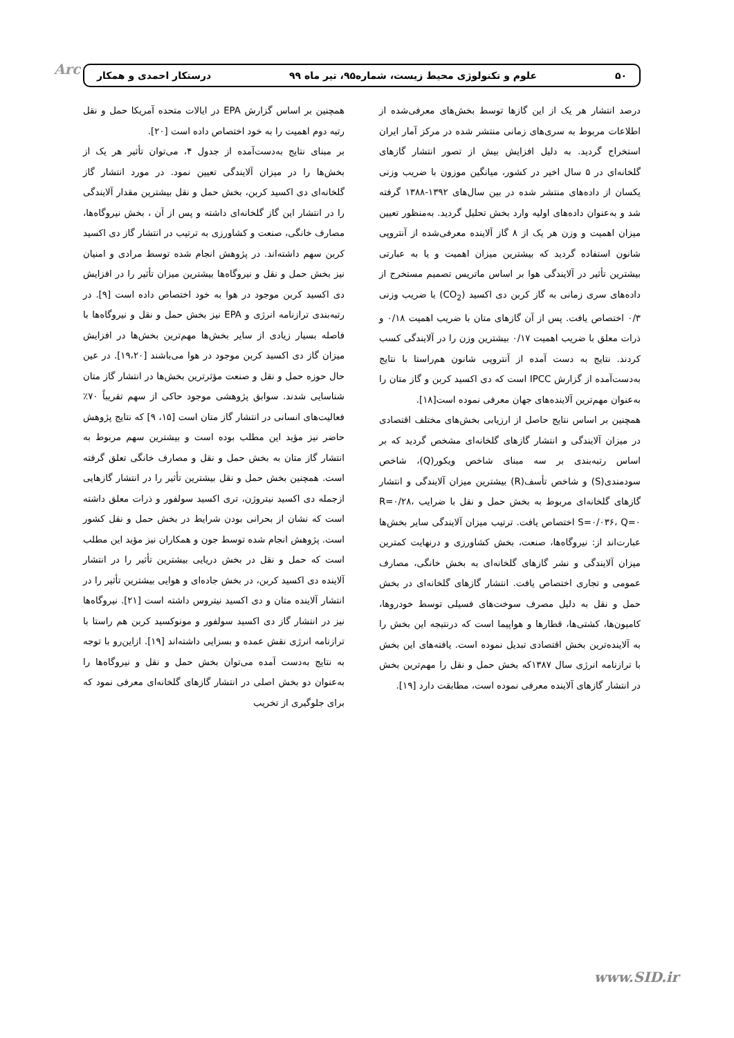Arc ۵۰ علوم و تکنولوژی محیط زیست، شماره۹۵، تیر ماه ۹۹ درستکار احمدی و همکار
درصد انتشار هر یک از این گازها توسط بخش‌های معرفی‌شده از اطلاعات مربوط به سری‌های زمانی منتشر شده در مرکز آمار ایران استخراج گردید. به دلیل افزایش بیش از تصور انتشار گازهای گلخانه‌ای در ۵ سال اخیر در کشور، میانگین موزون با ضریب وزنی یکسان از داده‌های منتشر شده در بین سال‌های ۱۳۹۲-۱۳۸۸ گرفته شد و به‌عنوان داده‌های اولیه وارد بخش تحلیل گردید. به‌منظور تعیین میزان اهمیت و وزن هر یک از ۸ گاز آلاینده معرفی‌شده از آنتروپی شانون استفاده گردید که بیشترین میزان اهمیت و یا به عبارتی بیشترین تأثیر در آلایندگی هوا بر اساس ماتریس تصمیم مستخرج از داده‌های سری زمانی به گاز کربن دی اکسید (CO<sub>2</sub>) با ضریب وزنی ۰/۳ اختصاص یافت. پس از آن گازهای متان با ضریب اهمیت ۰/۱۸ و ذرات معلق با ضریب اهمیت ۰/۱۷ بیشترین وزن را در آلایندگی کسب کردند. نتایج به دست آمده از آنتروپی شانون هم‌راستا با نتایج به‌دست‌آمده از گزارش IPCC است که دی اکسید کربن و گاز متان را به‌عنوان مهم‌ترین آلاینده‌های جهان معرفی نموده است[۱۸].
همچنین بر اساس نتایج حاصل از ارزیابی بخش‌های مختلف اقتصادی در میزان آلایندگی و انتشار گازهای گلخانه‌ای مشخص گردید که بر اساس رتبه‌بندی بر سه مبنای شاخص ویکور(Q)، شاخص سودمندی(S) و شاخص تأسف(R) بیشترین میزان آلایندگی و انتشار گازهای گلخانه‌ای مربوط به بخش حمل و نقل با ضرایب R=۰/۲۸، S=۰/۰۳۶، Q=۰ اختصاص یافت. ترتیب میزان آلایندگی سایر بخش‌ها عبارت‌اند از: نیروگاه‌ها، صنعت، بخش کشاورزی و درنهایت کمترین میزان آلایندگی و نشر گازهای گلخانه‌ای به بخش خانگی، مصارف عمومی و تجاری اختصاص یافت. انتشار گازهای گلخانه‌ای در بخش حمل و نقل به دلیل مصرف سوخت‌های فسیلی توسط خودروها، کامیون‌ها، کشتی‌ها، قطارها و هواپیما است که درنتیجه این بخش را به آلاینده‌ترین بخش اقتصادی تبدیل نموده است. یافته‌های این بخش با ترازنامه انرژی سال ۱۳۸۷که بخش حمل و نقل را مهم‌ترین بخش در انتشار گازهای آلاینده معرفی نموده است، مطابقت دارد [۱۹].
همچنین بر اساس گزارش EPA در ایالات متحده آمریکا حمل و نقل رتبه دوم اهمیت را به خود اختصاص داده است [۲۰].
بر مبنای نتایج به‌دست‌آمده از جدول ۴، می‌توان تأثیر هر یک از بخش‌ها را در میزان آلایندگی تعیین نمود. در مورد انتشار گاز گلخانه‌ای دی اکسید کربن، بخش حمل و نقل بیشترین مقدار آلایندگی را در انتشار این گاز گلخانه‌ای داشته و پس از آن ، بخش نیروگاه‌ها، مصارف خانگی، صنعت و کشاورزی به ترتیب در انتشار گاز دی اکسید کربن سهم داشته‌اند. در پژوهش انجام شده توسط مرادی و امنیان نیز بخش حمل و نقل و نیروگاه‌ها بیشترین میزان تأثیر را در افزایش دی اکسید کربن موجود در هوا به خود اختصاص داده است [۹]. در رتبه‌بندی ترازنامه انرژی و EPA نیز بخش حمل و نقل و نیروگاه‌ها با فاصله بسیار زیادی از سایر بخش‌ها مهم‌ترین بخش‌ها در افزایش میزان گاز دی اکسید کربن موجود در هوا می‌باشند [۱۹،۲۰]. در عین حال حوزه حمل و نقل و صنعت مؤثرترین بخش‌ها در انتشار گاز متان شناسایی شدند. سوابق پژوهشی موجود حاکی از سهم تقریباً ۷۰٪ فعالیت‌های انسانی در انتشار گاز متان است [۱۵، ۹] که نتایج پژوهش حاضر نیز مؤید این مطلب بوده است و بیشترین سهم مربوط به انتشار گاز متان به بخش حمل و نقل و مصارف خانگی تعلق گرفته است. همچنین بخش حمل و نقل بیشترین تأثیر را در انتشار گازهایی ازجمله دی اکسید نیتروژن، تری اکسید سولفور و ذرات معلق داشته است که نشان از بحرانی بودن شرایط در بخش حمل و نقل کشور است. پژوهش انجام شده توسط جون و همکاران نیز مؤید این مطلب است که حمل و نقل در بخش دریایی بیشترین تأثیر را در انتشار آلاینده دی اکسید کربن، در بخش جاده‌ای و هوایی بیشترین تأثیر را در انتشار آلاینده متان و دی اکسید نیتروس داشته است [۲۱]. نیروگاه‌ها نیز در انتشار گاز دی اکسید سولفور و مونوکسید کربن هم راستا با ترازنامه انرژی نقش عمده و بسزایی داشته‌اند [۱۹]. ازاین‌رو با توجه به نتایج به‌دست آمده می‌توان بخش حمل و نقل و نیروگاه‌ها را به‌عنوان دو بخش اصلی در انتشار گازهای گلخانه‌ای معرفی نمود که برای جلوگیری از تخریب
www.SID.ir